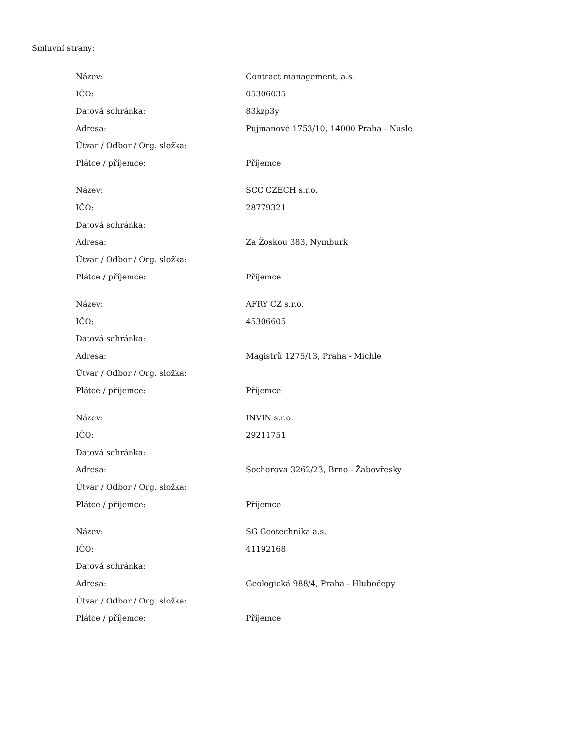Smluvní strany:
| Název: | Contract management, a.s. |
| IČO: | 05306035 |
| Datová schránka: | 83kzp3y |
| Adresa: | Pujmanové 1753/10, 14000 Praha - Nusle |
| Útvar / Odbor / Org. složka: | |
| Plátce / příjemce: | Příjemce |
| Název: | SCC CZECH s.r.o. |
| IČO: | 28779321 |
| Datová schránka: | |
| Adresa: | Za Žoskou 383, Nymburk |
| Útvar / Odbor / Org. složka: | |
| Plátce / příjemce: | Příjemce |
| Název: | AFRY CZ s.r.o. |
| IČO: | 45306605 |
| Datová schránka: | |
| Adresa: | Magistrů 1275/13, Praha - Michle |
| Útvar / Odbor / Org. složka: | |
| Plátce / příjemce: | Příjemce |
| Název: | INVIN s.r.o. |
| IČO: | 29211751 |
| Datová schránka: | |
| Adresa: | Sochorova 3262/23, Brno - Žabovřesky |
| Útvar / Odbor / Org. složka: | |
| Plátce / příjemce: | Příjemce |
| Název: | SG Geotechnika a.s. |
| IČO: | 41192168 |
| Datová schránka: | |
| Adresa: | Geologická 988/4, Praha - Hlubočepy |
| Útvar / Odbor / Org. složka: | |
| Plátce / příjemce: | Příjemce |